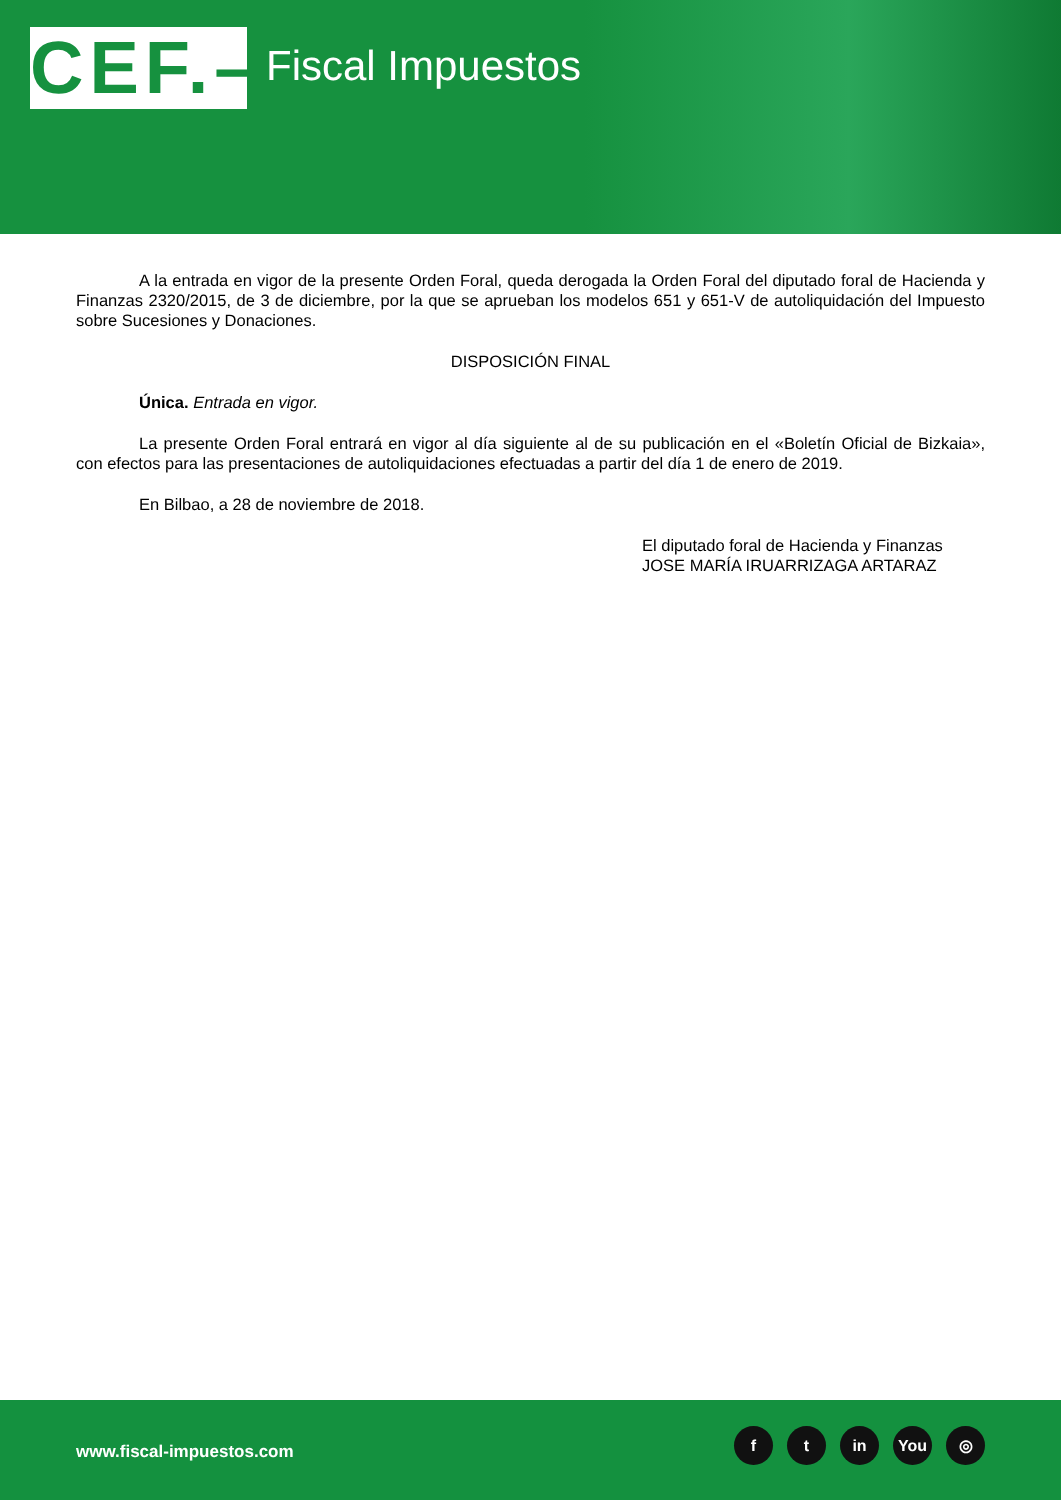CEF.–
Fiscal Impuestos
A la entrada en vigor de la presente Orden Foral, queda derogada la Orden Foral del diputado foral de Hacienda y Finanzas 2320/2015, de 3 de diciembre, por la que se aprueban los modelos 651 y 651-V de autoliquidación del Impuesto sobre Sucesiones y Donaciones.
DISPOSICIÓN FINAL
Única. Entrada en vigor.
La presente Orden Foral entrará en vigor al día siguiente al de su publicación en el «Boletín Oficial de Bizkaia», con efectos para las presentaciones de autoliquidaciones efectuadas a partir del día 1 de enero de 2019.
En Bilbao, a 28 de noviembre de 2018.
El diputado foral de Hacienda y Finanzas
JOSE MARÍA IRUARRIZAGA ARTARAZ
www.fiscal-impuestos.com
ft in You ◎